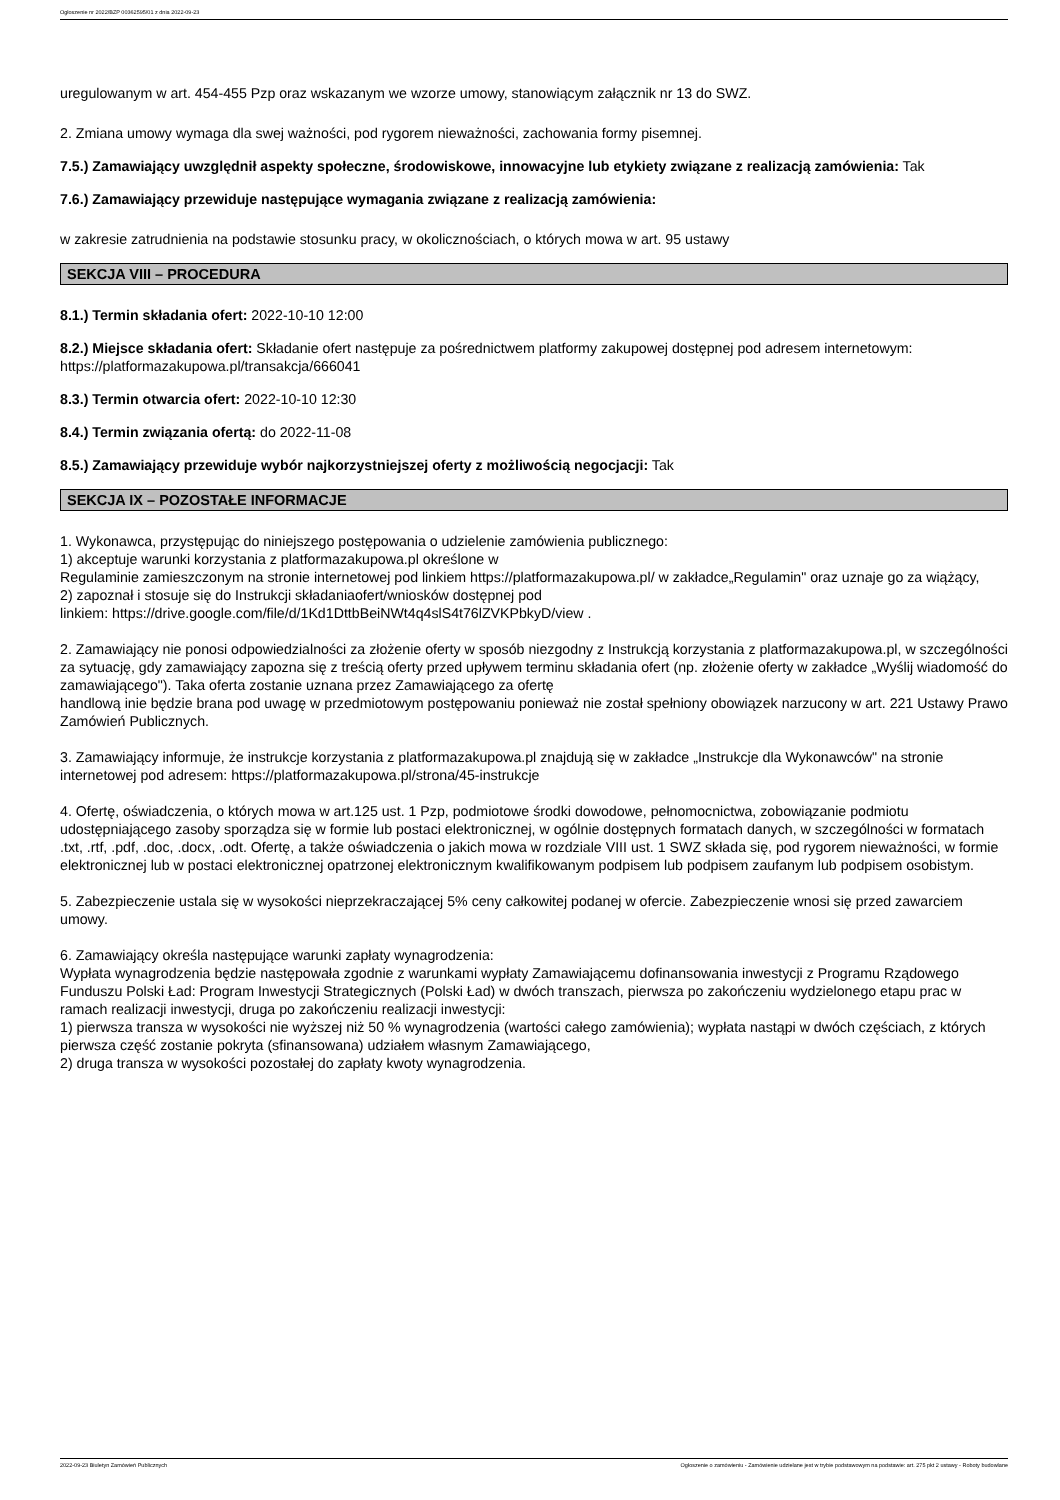Ogłoszenie nr 2022/BZP 00362595/01 z dnia 2022-09-23
uregulowanym w art. 454-455 Pzp oraz wskazanym we wzorze umowy, stanowiącym załącznik nr 13 do SWZ.
2. Zmiana umowy wymaga dla swej ważności, pod rygorem nieważności, zachowania formy pisemnej.
7.5.) Zamawiający uwzględnił aspekty społeczne, środowiskowe, innowacyjne lub etykiety związane z realizacją zamówienia: Tak
7.6.) Zamawiający przewiduje następujące wymagania związane z realizacją zamówienia:
w zakresie zatrudnienia na podstawie stosunku pracy, w okolicznościach, o których mowa w art. 95 ustawy
SEKCJA VIII – PROCEDURA
8.1.) Termin składania ofert: 2022-10-10 12:00
8.2.) Miejsce składania ofert: Składanie ofert następuje za pośrednictwem platformy zakupowej dostępnej pod adresem internetowym: https://platformazakupowa.pl/transakcja/666041
8.3.) Termin otwarcia ofert: 2022-10-10 12:30
8.4.) Termin związania ofertą: do 2022-11-08
8.5.) Zamawiający przewiduje wybór najkorzystniejszej oferty z możliwością negocjacji: Tak
SEKCJA IX – POZOSTAŁE INFORMACJE
1. Wykonawca, przystępując do niniejszego postępowania o udzielenie zamówienia publicznego:
1) akceptuje warunki korzystania z platformazakupowa.pl określone w
Regulaminie zamieszczonym na stronie internetowej pod linkiem https://platformazakupowa.pl/ w zakładce„Regulamin" oraz uznaje go za wiążący,
2) zapoznał i stosuje się do Instrukcji składaniaofert/wniosków dostępnej pod
linkiem: https://drive.google.com/file/d/1Kd1DttbBeiNWt4q4slS4t76lZVKPbkyD/view .
2. Zamawiający nie ponosi odpowiedzialności za złożenie oferty w sposób niezgodny z Instrukcją korzystania z platformazakupowa.pl, w szczególności za sytuację, gdy zamawiający zapozna się z treścią oferty przed upływem terminu składania ofert (np. złożenie oferty w zakładce „Wyślij wiadomość do zamawiającego"). Taka oferta zostanie uznana przez Zamawiającego za ofertę
handlową inie będzie brana pod uwagę w przedmiotowym postępowaniu ponieważ nie został spełniony obowiązek narzucony w art. 221 Ustawy Prawo Zamówień Publicznych.
3. Zamawiający informuje, że instrukcje korzystania z platformazakupowa.pl znajdują się w zakładce „Instrukcje dla Wykonawców" na stronie internetowej pod adresem: https://platformazakupowa.pl/strona/45-instrukcje
4. Ofertę, oświadczenia, o których mowa w art.125 ust. 1 Pzp, podmiotowe środki dowodowe, pełnomocnictwa, zobowiązanie podmiotu udostępniającego zasoby sporządza się w formie lub postaci elektronicznej, w ogólnie dostępnych formatach danych, w szczególności w formatach .txt, .rtf, .pdf, .doc, .docx, .odt. Ofertę, a także oświadczenia o jakich mowa w rozdziale VIII ust. 1 SWZ składa się, pod rygorem nieważności, w formie elektronicznej lub w postaci elektronicznej opatrzonej elektronicznym kwalifikowanym podpisem lub podpisem zaufanym lub podpisem osobistym.
5. Zabezpieczenie ustala się w wysokości nieprzekraczającej 5% ceny całkowitej podanej w ofercie. Zabezpieczenie wnosi się przed zawarciem umowy.
6. Zamawiający określa następujące warunki zapłaty wynagrodzenia:
Wypłata wynagrodzenia będzie następowała zgodnie z warunkami wypłaty Zamawiającemu dofinansowania inwestycji z Programu Rządowego Funduszu Polski Ład: Program Inwestycji Strategicznych (Polski Ład) w dwóch transzach, pierwsza po zakończeniu wydzielonego etapu prac w ramach realizacji inwestycji, druga po zakończeniu realizacji inwestycji:
1) pierwsza transza w wysokości nie wyższej niż 50 % wynagrodzenia (wartości całego zamówienia); wypłata nastąpi w dwóch częściach, z których pierwsza część zostanie pokryta (sfinansowana) udziałem własnym Zamawiającego,
2) druga transza w wysokości pozostałej do zapłaty kwoty wynagrodzenia.
2022-09-23 Biuletyn Zamówień Publicznych Ogłoszenie o zamówieniu - Zamówienie udzielane jest w trybie podstawowym na podstawie: art. 275 pkt 2 ustawy - Roboty budowlane